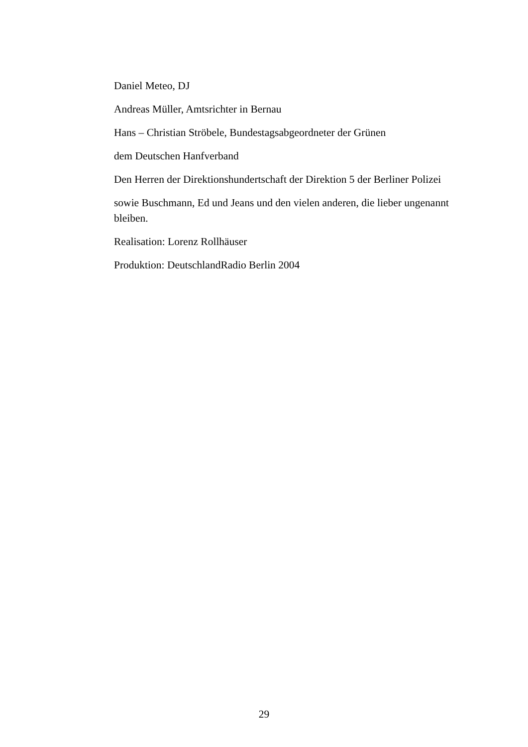Daniel Meteo, DJ
Andreas Müller, Amtsrichter in Bernau
Hans – Christian Ströbele, Bundestagsabgeordneter der Grünen
dem Deutschen Hanfverband
Den Herren der Direktionshundertschaft der Direktion 5 der Berliner Polizei
sowie Buschmann, Ed und Jeans und den vielen anderen, die lieber ungenannt bleiben.
Realisation: Lorenz Rollhäuser
Produktion: DeutschlandRadio Berlin 2004
29